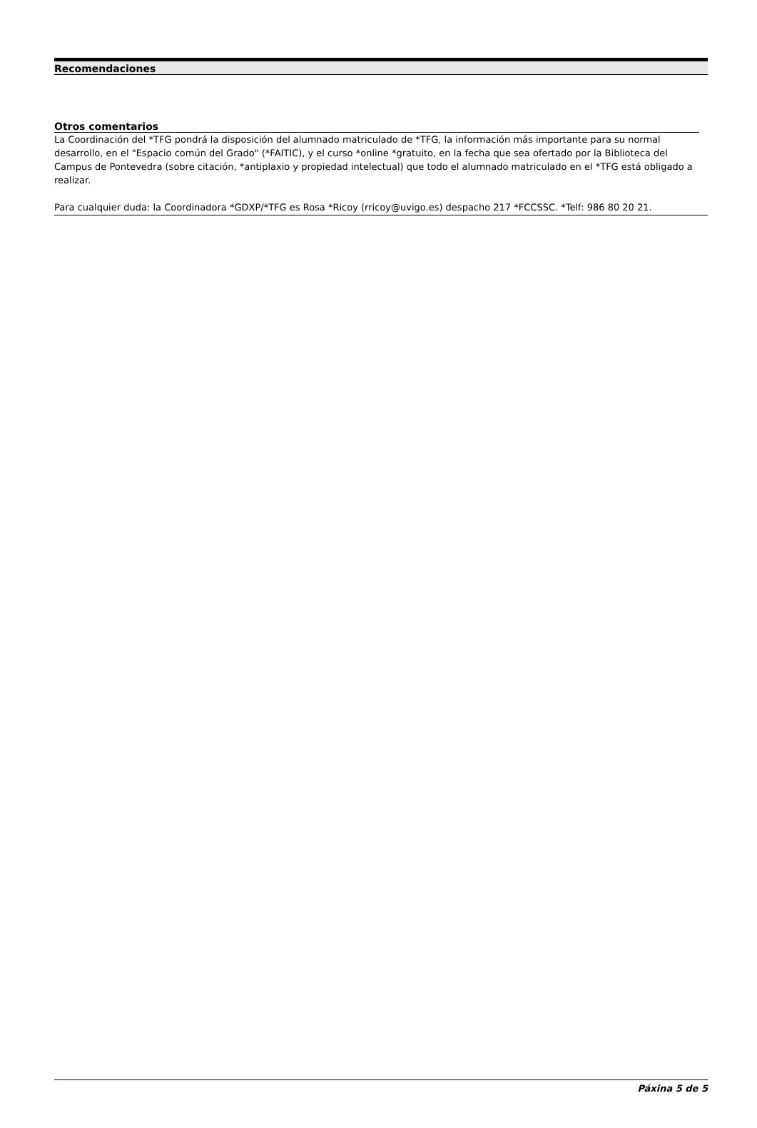Recomendaciones
Otros comentarios
La Coordinación del *TFG pondrá la disposición del alumnado matriculado de *TFG, la información más importante para su normal desarrollo, en el "Espacio común del Grado" (*FAITIC), y el curso *online *gratuito, en la fecha que sea ofertado por la Biblioteca del Campus de Pontevedra (sobre citación, *antiplaxio y propiedad intelectual) que todo el alumnado matriculado en el *TFG está obligado a realizar.
Para cualquier duda: la Coordinadora *GDXP/*TFG es Rosa *Ricoy (rricoy@uvigo.es) despacho 217 *FCCSSC. *Telf: 986 80 20 21.
Páxina 5 de 5